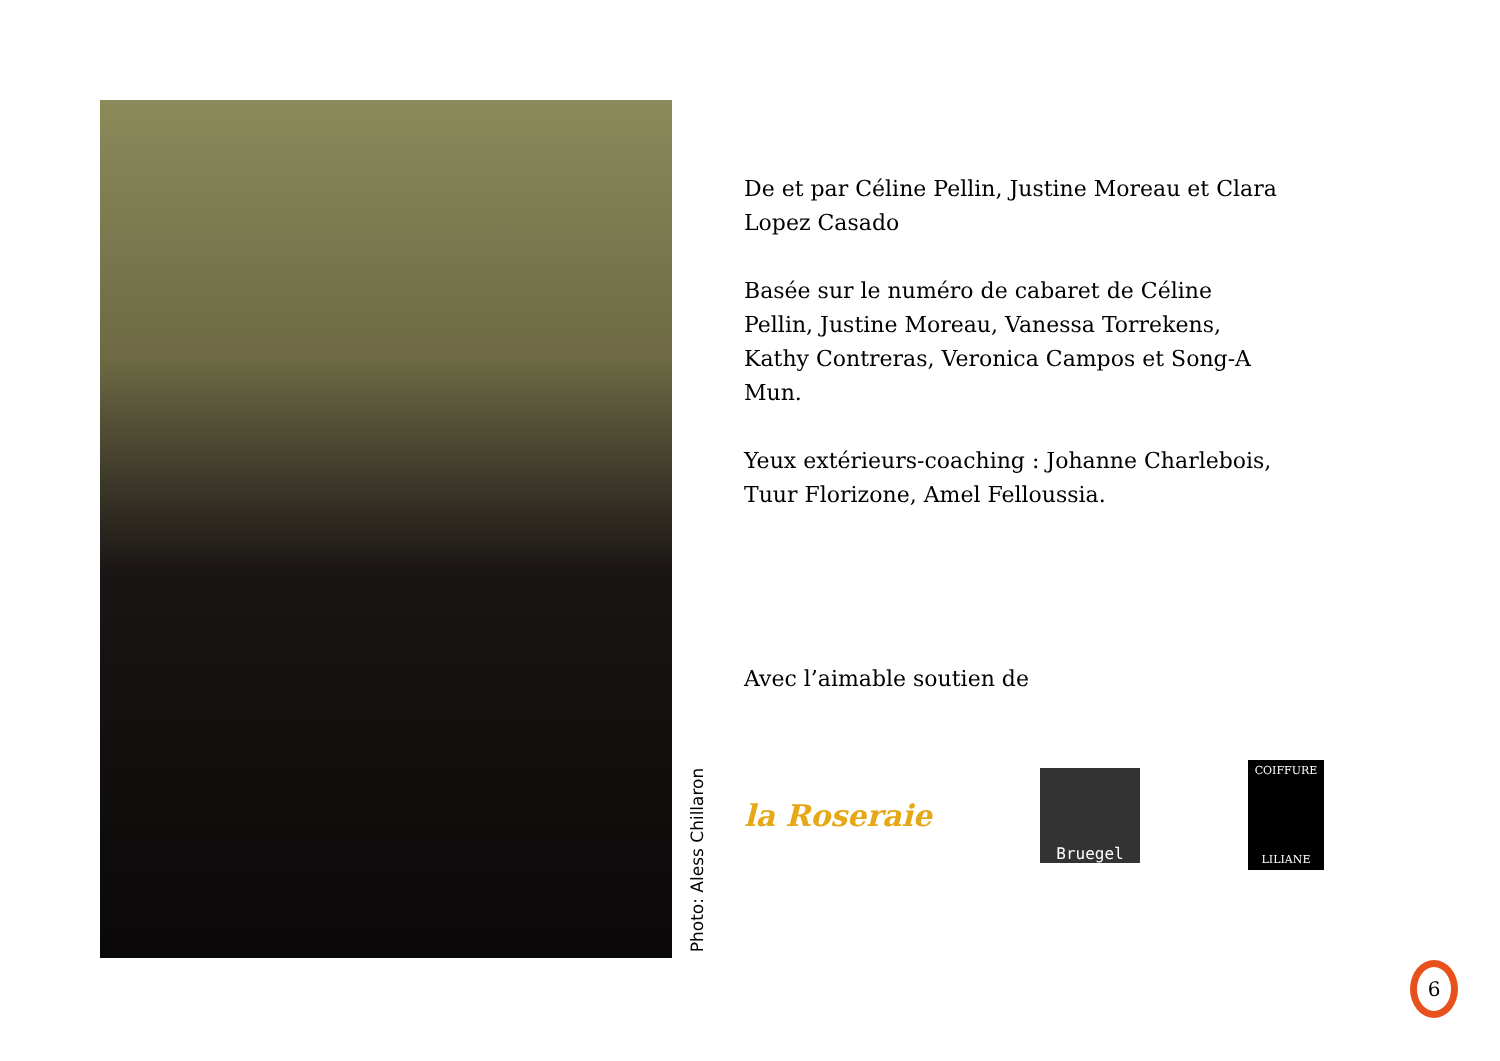Photo: Aless Chillaron
De et par Céline Pellin, Justine Moreau et Clara Lopez Casado
Basée sur le numéro de cabaret de Céline Pellin, Justine Moreau, Vanessa Torrekens, Kathy Contreras, Veronica Campos et Song-A Mun.
Yeux extérieurs-coaching : Johanne Charlebois, Tuur Florizone, Amel Felloussia.
Avec l’aimable soutien de
la Roseraie
Bruegel
COIFFURE
LILIANE
6